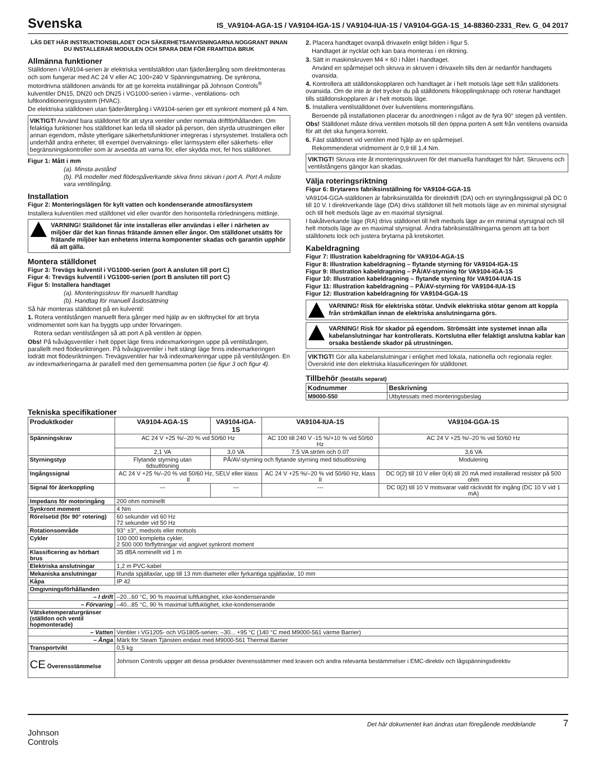Svenska
IS_VA9104-AGA-1S / VA9104-IGA-1S / VA9104-IUA-1S / VA9104-GGA-1S_14-88360-2331_Rev. G_04 2017
LÄS DET HÄR INSTRUKTIONSBLADET OCH SÄKERHETSANVISNINGARNA NOGGRANT INNAN DU INSTALLERAR MODULEN OCH SPARA DEM FÖR FRAMTIDA BRUK
Allmänna funktioner
Ställdonen i VA9104-serien är elektriska ventilställdon utan fjäderåtergång som direktmonteras och som fungerar med AC 24 V eller AC 100÷240 V Spänningsmatning. De synkrona, motordrivna ställdonen används för att ge korrekta inställningar på Johnson Controls<sup>®</sup> kulventiler DN15, DN20 och DN25 i VG1000-serien i värme-, ventilations- och luftkonditioneringssystem (HVAC).
De elektriska ställdonen utan fjäderåtergång i VA9104-serien ger ett synkront moment på 4 Nm.
VIKTIGT! Använd bara ställdonet för att styra ventiler under normala driftförhållanden. Om felaktiga funktioner hos ställdonet kan leda till skador på person, den styrda utrustningen eller annan egendom, måste ytterligare säkerhetsfunktioner integreras i styrsystemet. Installera och underhåll andra enheter, till exempel övervaknings- eller larmsystem eller säkerhets- eller begränsningskontroller som är avsedda att varna för, eller skydda mot, fel hos ställdonet.
Figur 1: Mått i mm
(a). Minsta avstånd
(b). På modeller med flödespåverkande skiva finns skivan i port A. Port A måste vara ventilingång.
Installation
Figur 2: Monteringslägen för kylt vatten och kondenserande atmosfärsystem
Installera kulventilen med ställdonet vid eller ovanför den horisontella rörledningens mittlinje.
VARNING! Ställdonet får inte installeras eller användas i eller i närheten av miljöer där det kan finnas frätande ämnen eller ångor. Om ställdonet utsätts för frätande miljöer kan enhetens interna komponenter skadas och garantin upphör då att gälla.
Montera ställdonet
Figur 3: Trevägs kulventil i VG1000-serien (port A ansluten till port C)
Figur 4: Trevägs kulventil i VG1000-serien (port B ansluten till port C)
Figur 5: Installera handtaget
(a). Monteringsskruv för manuellt handtag
(b). Handtag för manuell åsidosättning
Så här monteras ställdonet på en kulventil:
1. Rotera ventilstången manuellt flera gånger med hjälp av en skiftnyckel för att bryta vridmomentet som kan ha byggts upp under förvaringen.
Rotera sedan ventilstången så att port A på ventilen är öppen.
Obs! På tvåvägsventiler i helt öppet läge finns indexmarkeringen uppe på ventilstången, parallellt med flödesriktningen. På tvåvägsventiler i helt stängt läge finns indexmarkeringen lodrätt mot flödesriktningen. Trevägsventiler har två indexmarkeringar uppe på ventilstången. En av indexmarkeringarna är parallell med den gemensamma porten (se figur 3 och figur 4).
2. Placera handtaget ovanpå drivaxeln enligt bilden i figur 5.
Handtaget är nycklat och kan bara monteras i en riktning.
3. Sätt in maskinskruven M4 × 60 i hålet i handtaget.
Använd en spårmejsel och skruva in skruven i drivaxeln tills den är nedanför handtagets ovansida.
4. Kontrollera att ställdonskopplaren och handtaget är i helt motsols läge sett från ställdonets ovansida. Om de inte är det trycker du på ställdonets frikopplingsknapp och roterar handtaget tills ställdonskopplaren är i helt motsols läge.
5. Installera ventilställdonet över kulventilens monteringsfläns.
Beroende på installationen placerar du anordningen i något av de fyra 90° stegen på ventilen.
Obs! Ställdonet måste driva ventilen motsols till den öppna porten A sett från ventilens ovansida för att det ska fungera korrekt.
6. Fäst ställdonet vid ventilen med hjälp av en spårmejsel.
Rekommenderat vridmoment är 0,9 till 1,4 Nm.
VIKTIGT! Skruva inte åt monteringsskruven för det manuella handtaget för hårt. Skruvens och ventilstångens gängor kan skadas.
Välja roteringsriktning
Figur 6: Brytarens fabriksinställning för VA9104-GGA-1S
VA9104-GGA-ställdonen är fabriksinställda för direktdrift (DA) och en styringångssignal på DC 0 till 10 V. I direktverkande läge (DA) drivs ställdonet till helt motsols läge av en minimal styrsignal och till helt medsols läge av en maximal styrsignal.
I bakåtverkande läge (RA) drivs ställdonet till helt medsols läge av en minimal styrsignal och till helt motsols läge av en maximal styrsignal. Ändra fabriksinställningarna genom att ta bort ställdonets lock och justera brytarna på kretskortet.
Kabeldragning
Figur 7: Illustration kabeldragning för VA9104-AGA-1S
Figur 8: Illustration kabeldragning – flytande styrning för VA9104-IGA-1S
Figur 9: Illustration kabeldragning – PÅ/AV-styrning för VA9104-IGA-1S
Figur 10: Illustration kabeldragning – flytande styrning för VA9104-IUA-1S
Figur 11: Illustration kabeldragning – PÅ/AV-styrning för VA9104-IUA-1S
Figur 12: Illustration kabeldragning för VA9104-GGA-1S
VARNING! Risk för elektriska stötar. Undvik elektriska stötar genom att koppla från strömkällan innan de elektriska anslutningarna görs.
VARNING! Risk för skador på egendom. Strömsätt inte systemet innan alla kabelanslutningar har kontrollerats. Kortslutna eller felaktigt anslutna kablar kan orsaka bestående skador på utrustningen.
VIKTIGT! Gör alla kabelanslutningar i enlighet med lokala, nationella och regionala regler. Överskrid inte den elektriska klassificeringen för ställdonet.
Tillbehör (beställs separat)
| Kodnummer | Beskrivning |
| --- | --- |
| M9000-550 | Utbytessats med monteringsbeslag |
Tekniska specifikationer
| Produktkoder | VA9104-AGA-1S | VA9104-IGA-1S | VA9104-IUA-1S | VA9104-GGA-1S |
| --- | --- | --- | --- | --- |
| Spänningskrav | AC 24 V +25 %/–20 % vid 50/60 Hz | | AC 100 till 240 V -15 %/+10 % vid 50/60 Hz | AC 24 V +25 %/–20 % vid 50/60 Hz |
| | 2,1 VA | 3,0 VA | 7.5 VA ström och 0.07 | 3,6 VA |
| Styrningstyp | Flytande styrning utan tidsutlösning | PÅ/AV-styrning och flytande styrning med tidsutlösning | | Modulering |
| Ingångssignal | AC 24 V +25 %/–20 % vid 50/60 Hz, SELV eller klass II | | AC 24 V +25 %/–20 % vid 50/60 Hz, klass II | DC 0(2) till 10 V eller 0(4) till 20 mA med installerad resistor på 500 ohm |
| Signal för återkoppling | --- | --- | --- | DC 0(2) till 10 V motsvarar vald räckvidd för ingång (DC 10 V vid 1 mA) |
| Impedans för motoringång | 200 ohm nominellt | | | |
| Synkront moment | 4 Nm | | | |
| Rörelsetid (för 90° rotering) | 60 sekunder vid 60 Hz 72 sekunder vid 50 Hz | | | |
| Rotationsområde | 93° ±3°, medsols eller motsols | | | |
| Cykler | 100 000 kompletta cykler, 2 500 000 förflyttningar vid angivet synkront moment | | | |
| Klassificering av hörbart brus | 35 dBA nominellt vid 1 m | | | |
| Elektriska anslutningar | 1,2 m PVC-kabel | | | |
| Mekaniska anslutningar | Runda spjällaxlar, upp till 13 mm diameter eller fyrkantiga spjällaxlar, 10 mm | | | |
| Kåpa | IP 42 | | | |
| Omgivningsförhållanden | | | | |
| – I drift | –20...60 °C, 90 % maximal luftfuktighet, icke-kondenserande | | | |
| – Förvaring | –40...85 °C, 90 % maximal luftfuktighet, icke-kondenserande | | | |
| Vätsketemperaturgränser (ställdon och ventil hopmonterade) | | | | |
| – Vatten | Ventiler i VG1205- och VG1805-serien: –30... +95 °C (140 °C med M9000-561 värme Barrier) | | | |
| – Ånga | Märk för Steam Tjänsten endast med M9000-561 Thermal Barrier | | | |
| Transportvikt | 0,5 kg | | | |
| CE Överensstämmelse | Johnson Controls uppger att dessa produkter överensstämmer med kraven och andra relevanta bestämmelser i EMC-direktiv och lågspänningsdirektiv | | | |
Johnson
Controls
Det här dokumentet kan ändras utan föregående meddelande 7